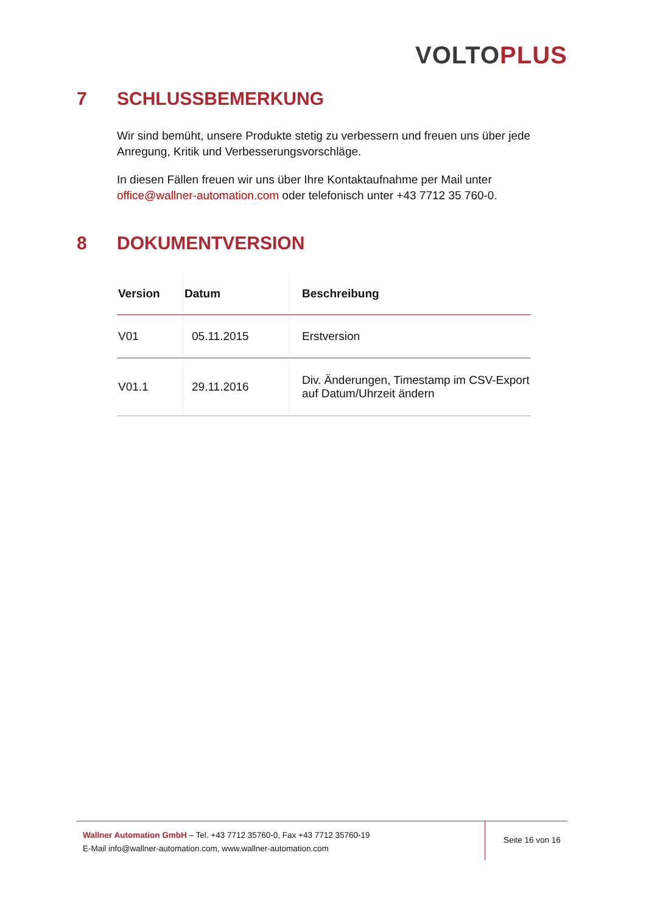VOLTO PLUS
7 SCHLUSSBEMERKUNG
Wir sind bemüht, unsere Produkte stetig zu verbessern und freuen uns über jede Anregung, Kritik und Verbesserungsvorschläge.
In diesen Fällen freuen wir uns über Ihre Kontaktaufnahme per Mail unter office@wallner-automation.com oder telefonisch unter +43 7712 35 760-0.
8 DOKUMENTVERSION
| Version | Datum | Beschreibung |
| --- | --- | --- |
| V01 | 05.11.2015 | Erstversion |
| V01.1 | 29.11.2016 | Div. Änderungen, Timestamp im CSV-Export auf Datum/Uhrzeit ändern |
Wallner Automation GmbH – Tel. +43 7712 35760-0, Fax +43 7712 35760-19
E-Mail info@wallner-automation.com, www.wallner-automation.com
Seite 16 von 16